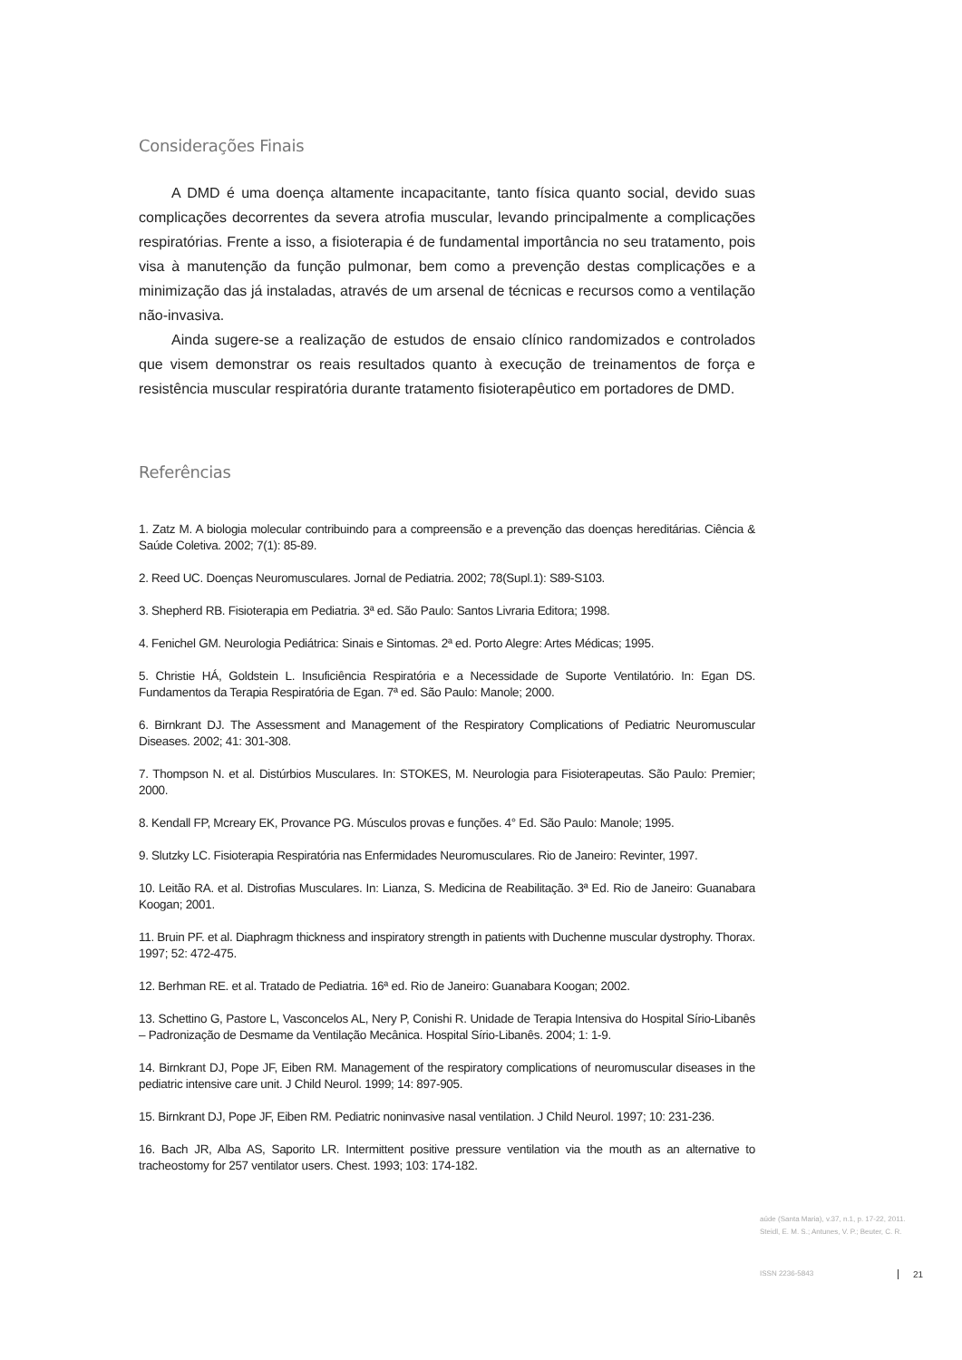Considerações Finais
A DMD é uma doença altamente incapacitante, tanto física quanto social, devido suas complicações decorrentes da severa atrofia muscular, levando principalmente a complicações respiratórias. Frente a isso, a fisioterapia é de fundamental importância no seu tratamento, pois visa à manutenção da função pulmonar, bem como a prevenção destas complicações e a minimização das já instaladas, através de um arsenal de técnicas e recursos como a ventilação não-invasiva.
Ainda sugere-se a realização de estudos de ensaio clínico randomizados e controlados que visem demonstrar os reais resultados quanto à execução de treinamentos de força e resistência muscular respiratória durante tratamento fisioterapêutico em portadores de DMD.
Referências
1. Zatz M. A biologia molecular contribuindo para a compreensão e a prevenção das doenças hereditárias. Ciência & Saúde Coletiva. 2002; 7(1): 85-89.
2. Reed UC. Doenças Neuromusculares. Jornal de Pediatria. 2002; 78(Supl.1): S89-S103.
3. Shepherd RB. Fisioterapia em Pediatria. 3ª ed. São Paulo: Santos Livraria Editora; 1998.
4. Fenichel GM. Neurologia Pediátrica: Sinais e Sintomas. 2ª ed. Porto Alegre: Artes Médicas; 1995.
5. Christie HÁ, Goldstein L. Insuficiência Respiratória e a Necessidade de Suporte Ventilatório. In: Egan DS. Fundamentos da Terapia Respiratória de Egan. 7ª ed. São Paulo: Manole; 2000.
6. Birnkrant DJ. The Assessment and Management of the Respiratory Complications of Pediatric Neuromuscular Diseases. 2002; 41: 301-308.
7. Thompson N. et al. Distúrbios Musculares. In: STOKES, M. Neurologia para Fisioterapeutas. São Paulo: Premier; 2000.
8. Kendall FP, Mcreary EK, Provance PG. Músculos provas e funções. 4° Ed. São Paulo: Manole; 1995.
9. Slutzky LC. Fisioterapia Respiratória nas Enfermidades Neuromusculares. Rio de Janeiro: Revinter, 1997.
10. Leitão RA. et al. Distrofias Musculares. In: Lianza, S. Medicina de Reabilitação. 3ª Ed. Rio de Janeiro: Guanabara Koogan; 2001.
11. Bruin PF. et al. Diaphragm thickness and inspiratory strength in patients with Duchenne muscular dystrophy. Thorax. 1997; 52: 472-475.
12. Berhman RE. et al. Tratado de Pediatria. 16ª ed. Rio de Janeiro: Guanabara Koogan; 2002.
13. Schettino G, Pastore L, Vasconcelos AL, Nery P, Conishi R. Unidade de Terapia Intensiva do Hospital Sírio-Libanês – Padronização de Desmame da Ventilação Mecânica. Hospital Sírio-Libanês. 2004; 1: 1-9.
14. Birnkrant DJ, Pope JF, Eiben RM. Management of the respiratory complications of neuromuscular diseases in the pediatric intensive care unit. J Child Neurol. 1999; 14: 897-905.
15. Birnkrant DJ, Pope JF, Eiben RM. Pediatric noninvasive nasal ventilation. J Child Neurol. 1997; 10: 231-236.
16. Bach JR, Alba AS, Saporito LR. Intermittent positive pressure ventilation via the mouth as an alternative to tracheostomy for 257 ventilator users. Chest. 1993; 103: 174-182.
aúde (Santa Maria), v.37, n.1, p. 17-22, 2011.
Steidl, E. M. S.; Antunes, V. P.; Beuter, C. R.
ISSN 2236-5843 21